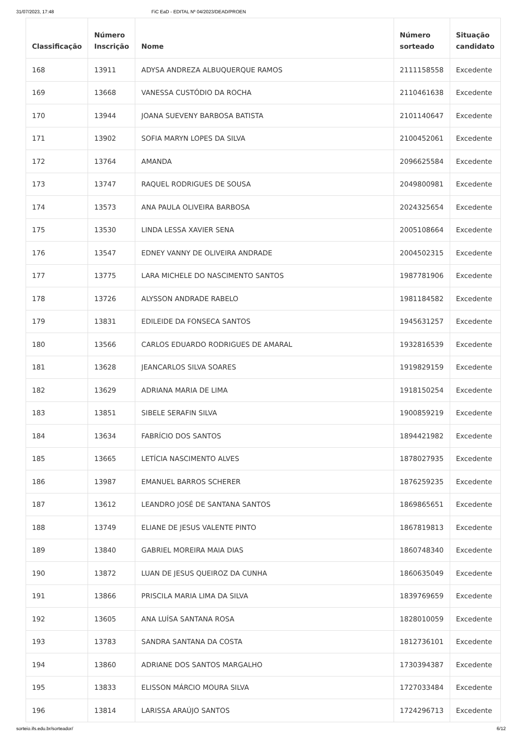31/07/2023, 17:48 FiC EaD - EDITAL Nº 04/2023/DEAD/PROEN
| Classificação | Número Inscrição | Nome | Número sorteado | Situação candidato |
| --- | --- | --- | --- | --- |
| 168 | 13911 | ADYSA ANDREZA ALBUQUERQUE RAMOS | 2111158558 | Excedente |
| 169 | 13668 | VANESSA CUSTÓDIO DA ROCHA | 2110461638 | Excedente |
| 170 | 13944 | JOANA SUEVENY BARBOSA BATISTA | 2101140647 | Excedente |
| 171 | 13902 | SOFIA MARYN LOPES DA SILVA | 2100452061 | Excedente |
| 172 | 13764 | AMANDA | 2096625584 | Excedente |
| 173 | 13747 | RAQUEL RODRIGUES DE SOUSA | 2049800981 | Excedente |
| 174 | 13573 | ANA PAULA OLIVEIRA BARBOSA | 2024325654 | Excedente |
| 175 | 13530 | LINDA LESSA XAVIER SENA | 2005108664 | Excedente |
| 176 | 13547 | EDNEY VANNY DE OLIVEIRA ANDRADE | 2004502315 | Excedente |
| 177 | 13775 | LARA MICHELE DO NASCIMENTO SANTOS | 1987781906 | Excedente |
| 178 | 13726 | ALYSSON ANDRADE RABELO | 1981184582 | Excedente |
| 179 | 13831 | EDILEIDE DA FONSECA SANTOS | 1945631257 | Excedente |
| 180 | 13566 | CARLOS EDUARDO RODRIGUES DE AMARAL | 1932816539 | Excedente |
| 181 | 13628 | JEANCARLOS SILVA SOARES | 1919829159 | Excedente |
| 182 | 13629 | ADRIANA MARIA DE LIMA | 1918150254 | Excedente |
| 183 | 13851 | SIBELE SERAFIN SILVA | 1900859219 | Excedente |
| 184 | 13634 | FABRÍCIO DOS SANTOS | 1894421982 | Excedente |
| 185 | 13665 | LETÍCIA NASCIMENTO ALVES | 1878027935 | Excedente |
| 186 | 13987 | EMANUEL BARROS SCHERER | 1876259235 | Excedente |
| 187 | 13612 | LEANDRO JOSÉ DE SANTANA SANTOS | 1869865651 | Excedente |
| 188 | 13749 | ELIANE DE JESUS VALENTE PINTO | 1867819813 | Excedente |
| 189 | 13840 | GABRIEL MOREIRA MAIA DIAS | 1860748340 | Excedente |
| 190 | 13872 | LUAN DE JESUS QUEIROZ DA CUNHA | 1860635049 | Excedente |
| 191 | 13866 | PRISCILA MARIA LIMA DA SILVA | 1839769659 | Excedente |
| 192 | 13605 | ANA LUÍSA SANTANA ROSA | 1828010059 | Excedente |
| 193 | 13783 | SANDRA SANTANA DA COSTA | 1812736101 | Excedente |
| 194 | 13860 | ADRIANE DOS SANTOS MARGALHO | 1730394387 | Excedente |
| 195 | 13833 | ELISSON MÁRCIO MOURA SILVA | 1727033484 | Excedente |
| 196 | 13814 | LARISSA ARAÚJO SANTOS | 1724296713 | Excedente |
sorteio.ifs.edu.br/sorteador/ 6/12